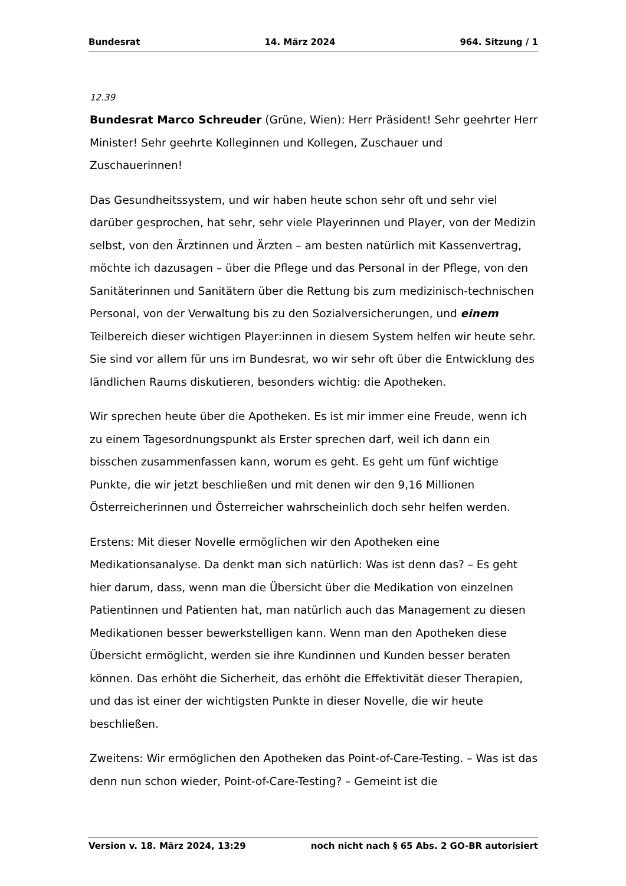Bundesrat 14. März 2024 964. Sitzung / 1
12.39
Bundesrat Marco Schreuder (Grüne, Wien): Herr Präsident! Sehr geehrter Herr Minister! Sehr geehrte Kolleginnen und Kollegen, Zuschauer und Zuschauerinnen!
Das Gesundheitssystem, und wir haben heute schon sehr oft und sehr viel darüber gesprochen, hat sehr, sehr viele Playerinnen und Player, von der Medizin selbst, von den Ärztinnen und Ärzten – am besten natürlich mit Kassenvertrag, möchte ich dazusagen – über die Pflege und das Personal in der Pflege, von den Sanitäterinnen und Sanitätern über die Rettung bis zum medizinisch-technischen Personal, von der Verwaltung bis zu den Sozialversicherungen, und einem Teilbereich dieser wichtigen Player:innen in diesem System helfen wir heute sehr. Sie sind vor allem für uns im Bundesrat, wo wir sehr oft über die Entwicklung des ländlichen Raums diskutieren, besonders wichtig: die Apotheken.
Wir sprechen heute über die Apotheken. Es ist mir immer eine Freude, wenn ich zu einem Tagesordnungspunkt als Erster sprechen darf, weil ich dann ein bisschen zusammenfassen kann, worum es geht. Es geht um fünf wichtige Punkte, die wir jetzt beschließen und mit denen wir den 9,16 Millionen Österreicherinnen und Österreicher wahrscheinlich doch sehr helfen werden.
Erstens: Mit dieser Novelle ermöglichen wir den Apotheken eine Medikationsanalyse. Da denkt man sich natürlich: Was ist denn das? – Es geht hier darum, dass, wenn man die Übersicht über die Medikation von einzelnen Patientinnen und Patienten hat, man natürlich auch das Management zu diesen Medikationen besser bewerkstelligen kann. Wenn man den Apotheken diese Übersicht ermöglicht, werden sie ihre Kundinnen und Kunden besser beraten können. Das erhöht die Sicherheit, das erhöht die Effektivität dieser Therapien, und das ist einer der wichtigsten Punkte in dieser Novelle, die wir heute beschließen.
Zweitens: Wir ermöglichen den Apotheken das Point-of-Care-Testing. – Was ist das denn nun schon wieder, Point-of-Care-Testing? – Gemeint ist die
Version v. 18. März 2024, 13:29 noch nicht nach § 65 Abs. 2 GO-BR autorisiert